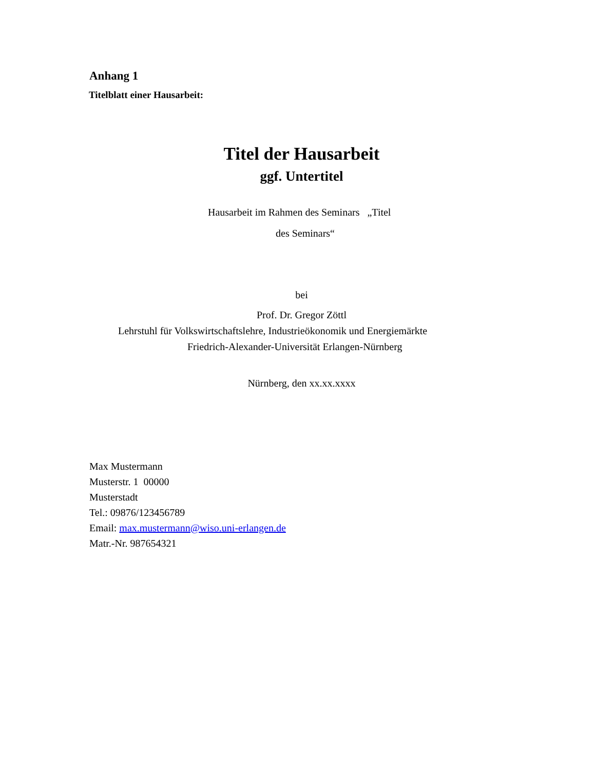Anhang 1
Titelblatt einer Hausarbeit:
Titel der Hausarbeit
ggf. Untertitel
Hausarbeit im Rahmen des Seminars „Titel
des Seminars“
bei
Prof. Dr. Gregor Zöttl
Lehrstuhl für Volkswirtschaftslehre, Industrieökonomik und Energiemärkte
Friedrich-Alexander-Universität Erlangen-Nürnberg
Nürnberg, den xx.xx.xxxx
Max Mustermann
Musterstr. 1 00000
Musterstadt
Tel.: 09876/123456789
Email: max.mustermann@wiso.uni-erlangen.de
Matr.-Nr. 987654321